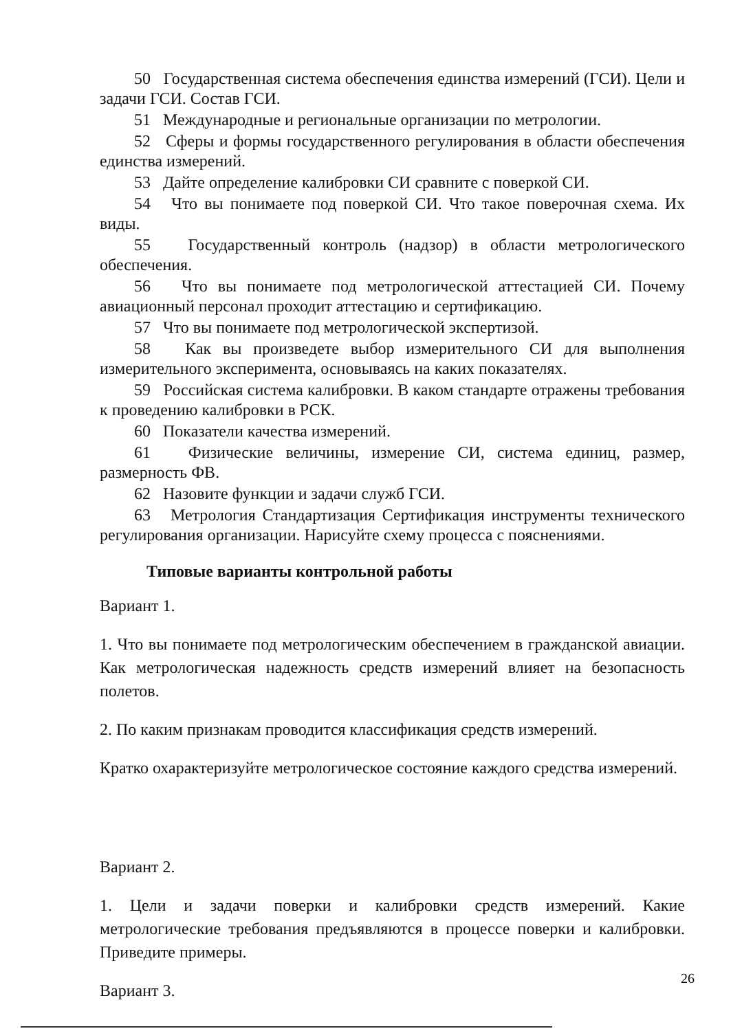50 Государственная система обеспечения единства измерений (ГСИ). Цели и задачи ГСИ. Состав ГСИ.
51 Международные и региональные организации по метрологии.
52 Сферы и формы государственного регулирования в области обеспечения единства измерений.
53 Дайте определение калибровки СИ сравните с поверкой СИ.
54 Что вы понимаете под поверкой СИ. Что такое поверочная схема. Их виды.
55 Государственный контроль (надзор) в области метрологического обеспечения.
56 Что вы понимаете под метрологической аттестацией СИ. Почему авиационный персонал проходит аттестацию и сертификацию.
57 Что вы понимаете под метрологической экспертизой.
58 Как вы произведете выбор измерительного СИ для выполнения измерительного эксперимента, основываясь на каких показателях.
59 Российская система калибровки. В каком стандарте отражены требования к проведению калибровки в РСК.
60 Показатели качества измерений.
61 Физические величины, измерение СИ, система единиц, размер, размерность ФВ.
62 Назовите функции и задачи служб ГСИ.
63 Метрология Стандартизация Сертификация инструменты технического регулирования организации. Нарисуйте схему процесса с пояснениями.
Типовые варианты контрольной работы
Вариант 1.
1. Что вы понимаете под метрологическим обеспечением в гражданской авиации. Как метрологическая надежность средств измерений влияет на безопасность полетов.
2. По каким признакам проводится классификация средств измерений.
Кратко охарактеризуйте метрологическое состояние каждого средства измерений.
Вариант 2.
1. Цели и задачи поверки и калибровки средств измерений. Какие метрологические требования предъявляются в процессе поверки и калибровки. Приведите примеры.
Вариант 3.
26